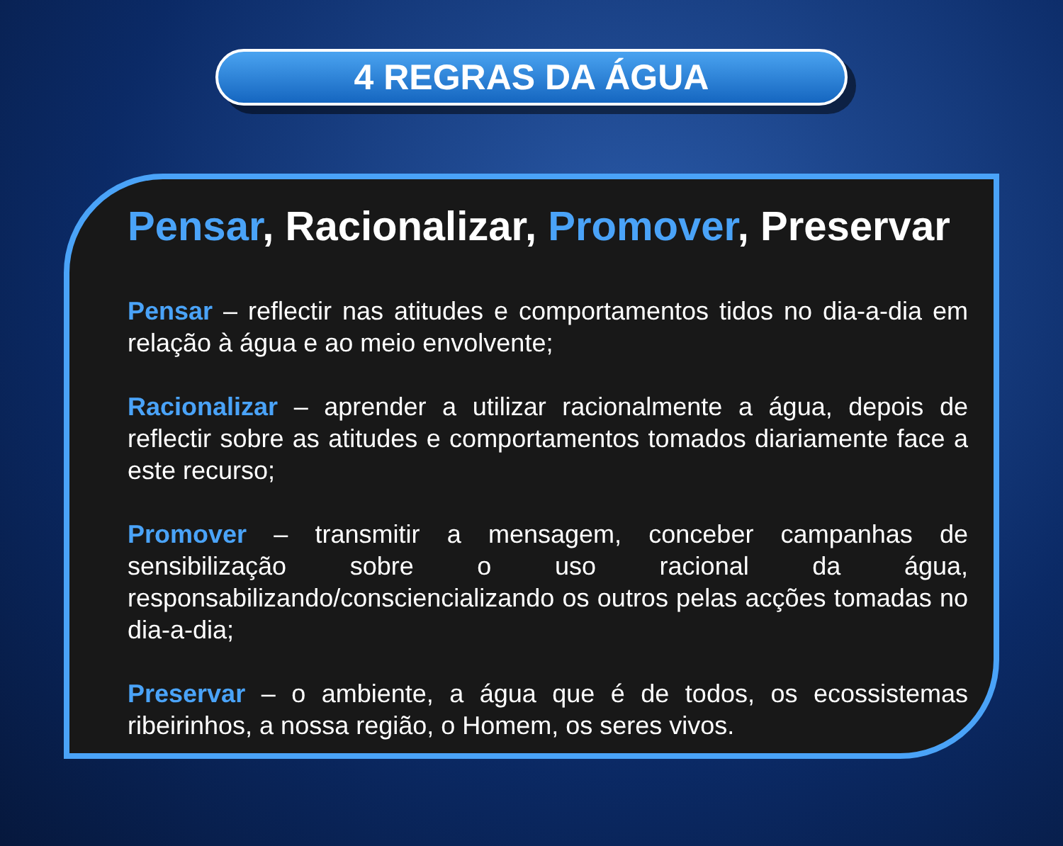4 REGRAS DA ÁGUA
Pensar, Racionalizar, Promover, Preservar
Pensar – reflectir nas atitudes e comportamentos tidos no dia-a-dia em relação à água e ao meio envolvente;
Racionalizar – aprender a utilizar racionalmente a água, depois de reflectir sobre as atitudes e comportamentos tomados diariamente face a este recurso;
Promover – transmitir a mensagem, conceber campanhas de sensibilização sobre o uso racional da água, responsabilizando/consciencializando os outros pelas acções tomadas no dia-a-dia;
Preservar – o ambiente, a água que é de todos, os ecossistemas ribeirinhos, a nossa região, o Homem, os seres vivos.